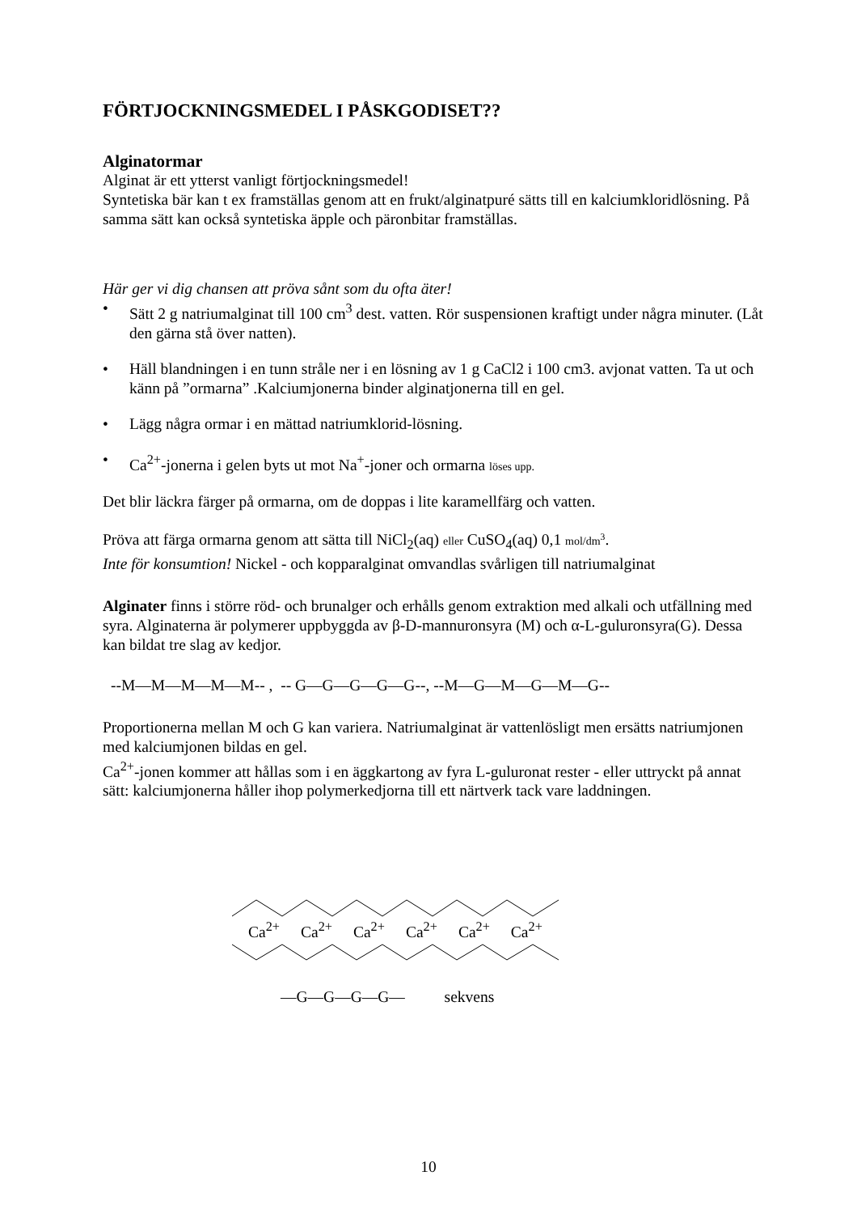FÖRTJOCKNINGSMEDEL I PÅSKGODISET??
Alginatormar
Alginat är ett ytterst vanligt förtjockningsmedel!
Syntetiska bär kan t ex framställas genom att en frukt/alginatpuré sätts till en kalciumkloridlösning. På samma sätt kan också syntetiska äpple och päronbitar framställas.
Här ger vi dig chansen att pröva sånt som du ofta äter!
• Sätt 2 g natriumalginat till 100 cm<sup>3</sup> dest. vatten. Rör suspensionen kraftigt under några minuter. (Låt den gärna stå över natten).
• Häll blandningen i en tunn stråle ner i en lösning av 1 g CaCl2 i 100 cm3. avjonat vatten. Ta ut och känn på ”ormarna” .Kalciumjonerna binder alginatjonerna till en gel.
• Lägg några ormar i en mättad natriumklorid-lösning.
• Ca<sup>2+</sup>-jonerna i gelen byts ut mot Na<sup>+</sup>-joner och ormarna löses upp.
Det blir läckra färger på ormarna, om de doppas i lite karamellfärg och vatten.
Pröva att färga ormarna genom att sätta till NiCl<sub>2</sub>(aq) eller CuSO<sub>4</sub>(aq) 0,1 mol/dm<sup>3</sup>.
Inte för konsumtion! Nickel - och kopparalginat omvandlas svårligen till natriumalginat
Alginater finns i större röd- och brunalger och erhålls genom extraktion med alkali och utfällning med syra. Alginaterna är polymerer uppbyggda av β-D-mannuronsyra (M) och α-L-guluronsyra(G). Dessa kan bildat tre slag av kedjor.
--M—M—M—M—M-- , -- G—G—G—G—G--, --M—G—M—G—M—G--
Proportionerna mellan M och G kan variera. Natriumalginat är vattenlösligt men ersätts natriumjonen med kalciumjonen bildas en gel.
Ca<sup>2+</sup>-jonen kommer att hållas som i en äggkartong av fyra L-guluronat rester - eller uttryckt på annat sätt: kalciumjonerna håller ihop polymerkedjorna till ett närtverk tack vare laddningen.
Ca<sup>2+</sup> Ca<sup>2+</sup> Ca<sup>2+</sup> Ca<sup>2+</sup> Ca<sup>2+</sup> Ca<sup>2+</sup>
—G—G—G—G— sekvens
10